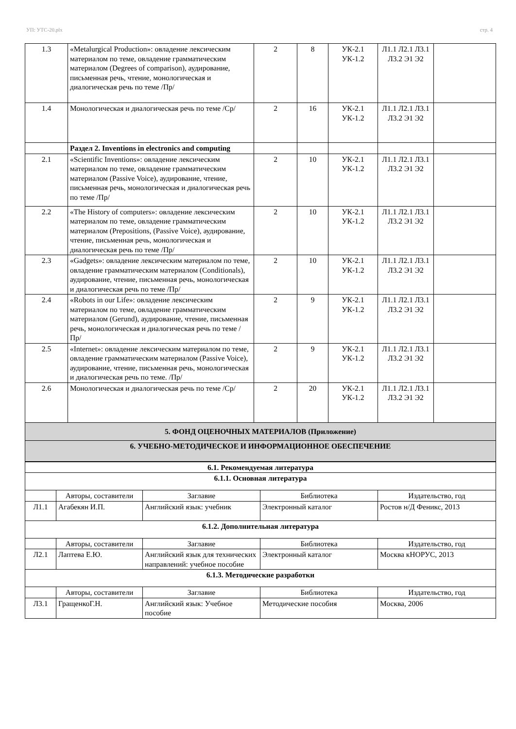УП: УТС-20.plx стр. 4
| 1.3 | «Metalurgical Production»: овладение лексическим материалом по теме, овладение грамматическим материалом (Degrees of comparison), аудирование, письменная речь, чтение, монологическая и диалогическая речь по теме /Пр/ | 2 | 8 | УК-2.1 УК-1.2 | Л1.1 Л2.1 Л3.1 Л3.2 Э1 Э2 | |
| 1.4 | Монологическая и диалогическая речь по теме /Ср/ | 2 | 16 | УК-2.1 УК-1.2 | Л1.1 Л2.1 Л3.1 Л3.2 Э1 Э2 | |
| | Раздел 2. Inventions in electronics and computing | | | | | |
| 2.1 | «Scientific Inventions»: овладение лексическим материалом по теме, овладение грамматическим материалом (Passive Voice), аудирование, чтение, письменная речь, монологическая и диалогическая речь по теме /Пр/ | 2 | 10 | УК-2.1 УК-1.2 | Л1.1 Л2.1 Л3.1 Л3.2 Э1 Э2 | |
| 2.2 | «The History of computers»: овладение лексическим материалом по теме, овладение грамматическим материалом (Prepositions, (Passive Voice), аудирование, чтение, письменная речь, монологическая и диалогическая речь по теме /Пр/ | 2 | 10 | УК-2.1 УК-1.2 | Л1.1 Л2.1 Л3.1 Л3.2 Э1 Э2 | |
| 2.3 | «Gadgets»: овладение лексическим материалом по теме, овладение грамматическим материалом (Conditionals), аудирование, чтение, письменная речь, монологическая и диалогическая речь по теме /Пр/ | 2 | 10 | УК-2.1 УК-1.2 | Л1.1 Л2.1 Л3.1 Л3.2 Э1 Э2 | |
| 2.4 | «Robots in our Life»: овладение лексическим материалом по теме, овладение грамматическим материалом (Gerund), аудирование, чтение, письменная речь, монологическая и диалогическая речь по теме /Пр/ | 2 | 9 | УК-2.1 УК-1.2 | Л1.1 Л2.1 Л3.1 Л3.2 Э1 Э2 | |
| 2.5 | «Internet»: овладение лексическим материалом по теме, овладение грамматическим материалом (Passive Voice), аудирование, чтение, письменная речь, монологическая и диалогическая речь по теме. /Пр/ | 2 | 9 | УК-2.1 УК-1.2 | Л1.1 Л2.1 Л3.1 Л3.2 Э1 Э2 | |
| 2.6 | Монологическая и диалогическая речь по теме /Ср/ | 2 | 20 | УК-2.1 УК-1.2 | Л1.1 Л2.1 Л3.1 Л3.2 Э1 Э2 | |
| 5. ФОНД ОЦЕНОЧНЫХ МАТЕРИАЛОВ (Приложение) | | | | | | |
| 6. УЧЕБНО-МЕТОДИЧЕСКОЕ И ИНФОРМАЦИОННОЕ ОБЕСПЕЧЕНИЕ | | | | | | |
| 6.1. Рекомендуемая литература | | | | |
| 6.1.1. Основная литература | | | | |
| | Авторы, составители | Заглавие | Библиотека | Издательство, год |
| Л1.1 | Агабекян И.П. | Английский язык: учебник | Электронный каталог | Ростов н/Д Феникс, 2013 |
| 6.1.2. Дополнительная литература | | | | |
| | Авторы, составители | Заглавие | Библиотека | Издательство, год |
| Л2.1 | Лаптева Е.Ю. | Английский язык для технических направлений: учебное пособие | Электронный каталог | Москва кНОРУС, 2013 |
| 6.1.3. Методические разработки | | | | |
| | Авторы, составители | Заглавие | Библиотека | Издательство, год |
| Л3.1 | ГращенкоГ.Н. | Английский язык: Учебное пособие | Методические пособия | Москва, 2006 |